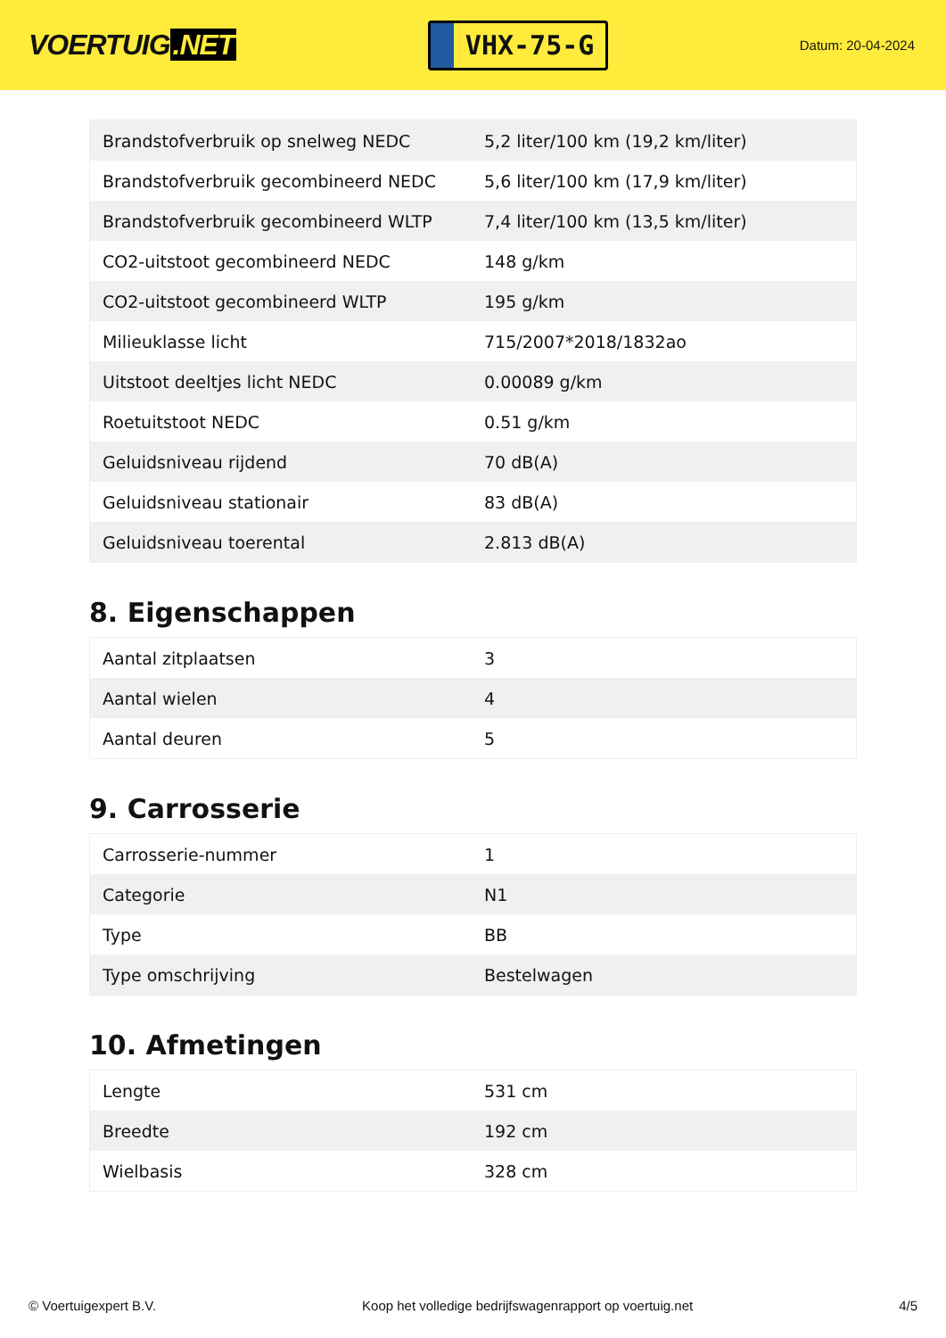VOERTUIG.NET
VHX-75-G
Datum: 20-04-2024
| Brandstofverbruik op snelweg NEDC | 5,2 liter/100 km (19,2 km/liter) |
| Brandstofverbruik gecombineerd NEDC | 5,6 liter/100 km (17,9 km/liter) |
| Brandstofverbruik gecombineerd WLTP | 7,4 liter/100 km (13,5 km/liter) |
| CO2-uitstoot gecombineerd NEDC | 148 g/km |
| CO2-uitstoot gecombineerd WLTP | 195 g/km |
| Milieuklasse licht | 715/2007*2018/1832ao |
| Uitstoot deeltjes licht NEDC | 0.00089 g/km |
| Roetuitstoot NEDC | 0.51 g/km |
| Geluidsniveau rijdend | 70 dB(A) |
| Geluidsniveau stationair | 83 dB(A) |
| Geluidsniveau toerental | 2.813 dB(A) |
8. Eigenschappen
| Aantal zitplaatsen | 3 |
| Aantal wielen | 4 |
| Aantal deuren | 5 |
9. Carrosserie
| Carrosserie-nummer | 1 |
| Categorie | N1 |
| Type | BB |
| Type omschrijving | Bestelwagen |
10. Afmetingen
| Lengte | 531 cm |
| Breedte | 192 cm |
| Wielbasis | 328 cm |
© Voertuigexpert B.V. Koop het volledige bedrijfswagenrapport op voertuig.net 4/5